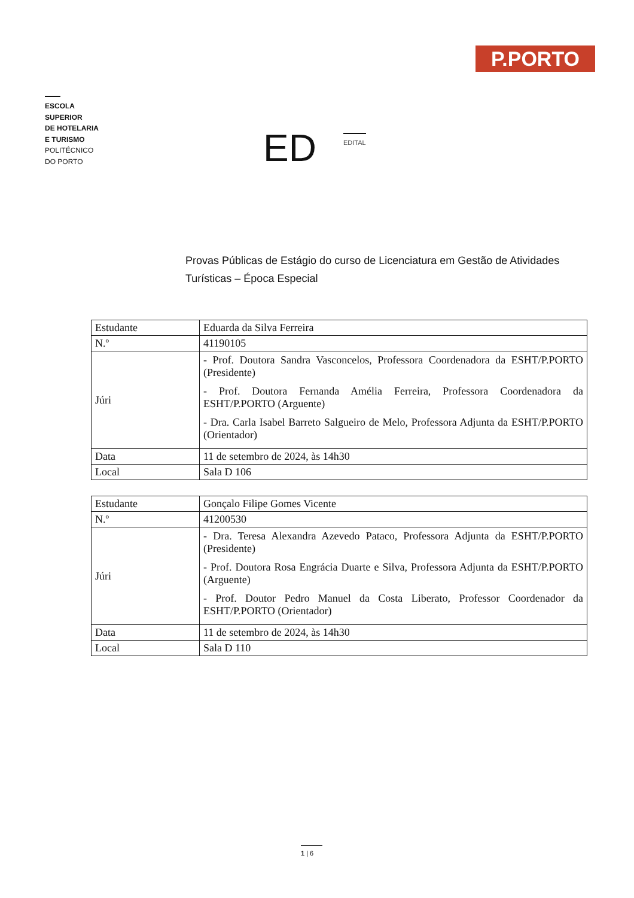P.PORTO
ESCOLA
SUPERIOR
DE HOTELARIA
E TURISMO
POLITÉCNICO
DO PORTO
ED
EDITAL
Provas Públicas de Estágio do curso de Licenciatura em Gestão de Atividades Turísticas – Época Especial
| Estudante | Eduarda da Silva Ferreira |
| N.º | 41190105 |
| Júri | - Prof. Doutora Sandra Vasconcelos, Professora Coordenadora da ESHT/P.PORTO (Presidente) - Prof. Doutora Fernanda Amélia Ferreira, Professora Coordenadora da ESHT/P.PORTO (Arguente) - Dra. Carla Isabel Barreto Salgueiro de Melo, Professora Adjunta da ESHT/P.PORTO (Orientador) |
| Data | 11 de setembro de 2024, às 14h30 |
| Local | Sala D 106 |
| Estudante | Gonçalo Filipe Gomes Vicente |
| N.º | 41200530 |
| Júri | - Dra. Teresa Alexandra Azevedo Pataco, Professora Adjunta da ESHT/P.PORTO (Presidente) - Prof. Doutora Rosa Engrácia Duarte e Silva, Professora Adjunta da ESHT/P.PORTO (Arguente) - Prof. Doutor Pedro Manuel da Costa Liberato, Professor Coordenador da ESHT/P.PORTO (Orientador) |
| Data | 11 de setembro de 2024, às 14h30 |
| Local | Sala D 110 |
1 | 6